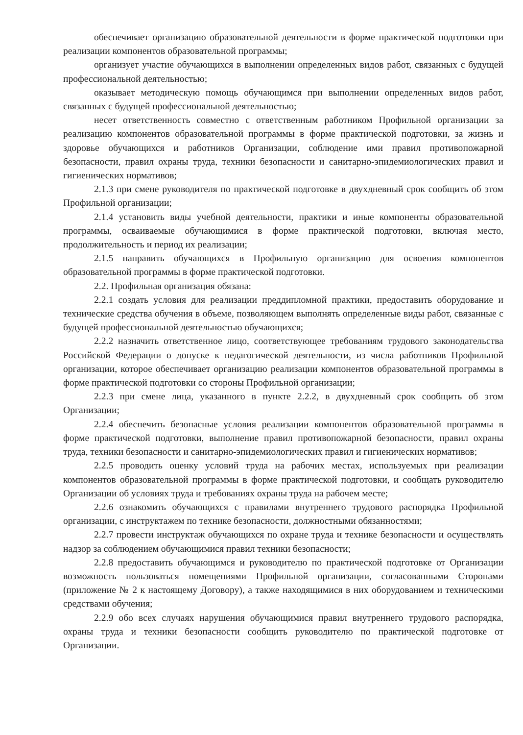обеспечивает организацию образовательной деятельности в форме практической подготовки при реализации компонентов образовательной программы;
организует участие обучающихся в выполнении определенных видов работ, связанных с будущей профессиональной деятельностью;
оказывает методическую помощь обучающимся при выполнении определенных видов работ, связанных с будущей профессиональной деятельностью;
несет ответственность совместно с ответственным работником Профильной организации за реализацию компонентов образовательной программы в форме практической подготовки, за жизнь и здоровье обучающихся и работников Организации, соблюдение ими правил противопожарной безопасности, правил охраны труда, техники безопасности и санитарно-эпидемиологических правил и гигиенических нормативов;
2.1.3 при смене руководителя по практической подготовке в двухдневный срок сообщить об этом Профильной организации;
2.1.4 установить виды учебной деятельности, практики и иные компоненты образовательной программы, осваиваемые обучающимися в форме практической подготовки, включая место, продолжительность и период их реализации;
2.1.5 направить обучающихся в Профильную организацию для освоения компонентов образовательной программы в форме практической подготовки.
2.2. Профильная организация обязана:
2.2.1 создать условия для реализации преддипломной практики, предоставить оборудование и технические средства обучения в объеме, позволяющем выполнять определенные виды работ, связанные с будущей профессиональной деятельностью обучающихся;
2.2.2 назначить ответственное лицо, соответствующее требованиям трудового законодательства Российской Федерации о допуске к педагогической деятельности, из числа работников Профильной организации, которое обеспечивает организацию реализации компонентов образовательной программы в форме практической подготовки со стороны Профильной организации;
2.2.3 при смене лица, указанного в пункте 2.2.2, в двухдневный срок сообщить об этом Организации;
2.2.4 обеспечить безопасные условия реализации компонентов образовательной программы в форме практической подготовки, выполнение правил противопожарной безопасности, правил охраны труда, техники безопасности и санитарно-эпидемиологических правил и гигиенических нормативов;
2.2.5 проводить оценку условий труда на рабочих местах, используемых при реализации компонентов образовательной программы в форме практической подготовки, и сообщать руководителю Организации об условиях труда и требованиях охраны труда на рабочем месте;
2.2.6 ознакомить обучающихся с правилами внутреннего трудового распорядка Профильной организации, с инструктажем по технике безопасности, должностными обязанностями;
2.2.7 провести инструктаж обучающихся по охране труда и технике безопасности и осуществлять надзор за соблюдением обучающимися правил техники безопасности;
2.2.8 предоставить обучающимся и руководителю по практической подготовке от Организации возможность пользоваться помещениями Профильной организации, согласованными Сторонами (приложение № 2 к настоящему Договору), а также находящимися в них оборудованием и техническими средствами обучения;
2.2.9 обо всех случаях нарушения обучающимися правил внутреннего трудового распорядка, охраны труда и техники безопасности сообщить руководителю по практической подготовке от Организации.